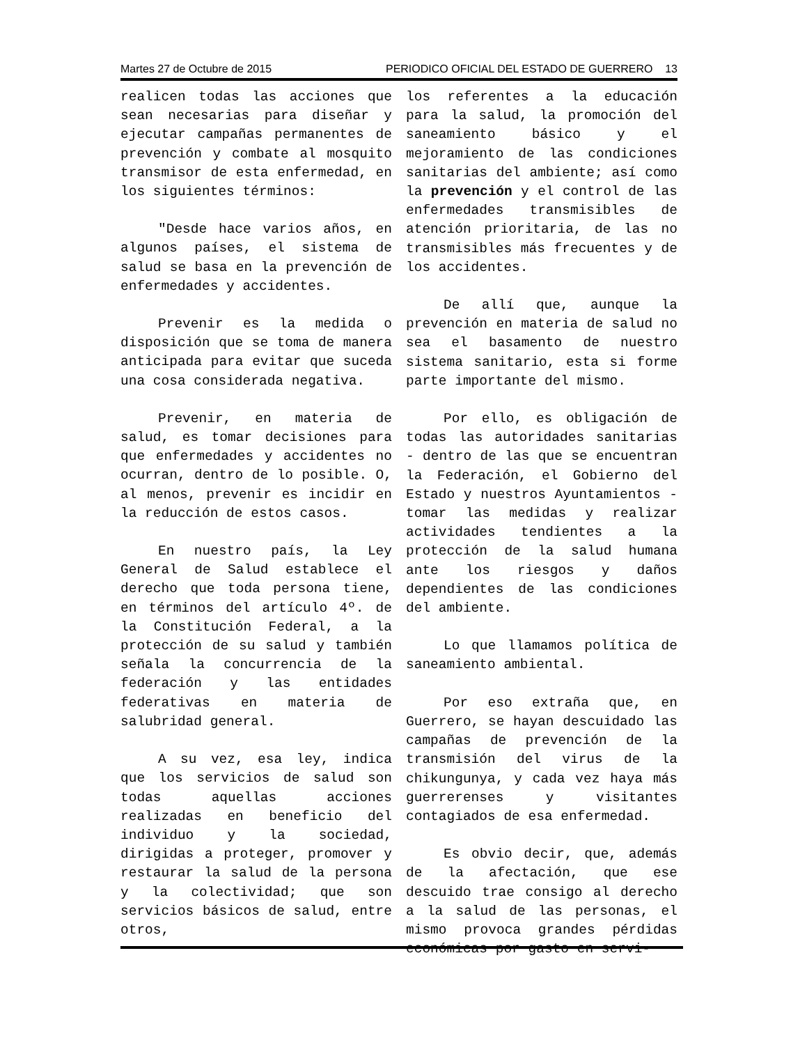Martes 27 de Octubre de 2015 PERIODICO OFICIAL DEL ESTADO DE GUERRERO 13
realicen todas las acciones que sean necesarias para diseñar y ejecutar campañas permanentes de prevención y combate al mosquito transmisor de esta enfermedad, en los siguientes términos:
"Desde hace varios años, en algunos países, el sistema de salud se basa en la prevención de enfermedades y accidentes.
Prevenir es la medida o disposición que se toma de manera anticipada para evitar que suceda una cosa considerada negativa.
Prevenir, en materia de salud, es tomar decisiones para que enfermedades y accidentes no ocurran, dentro de lo posible. O, al menos, prevenir es incidir en la reducción de estos casos.
En nuestro país, la Ley General de Salud establece el derecho que toda persona tiene, en términos del artículo 4º. de la Constitución Federal, a la protección de su salud y también señala la concurrencia de la federación y las entidades federativas en materia de salubridad general.
A su vez, esa ley, indica que los servicios de salud son todas aquellas acciones realizadas en beneficio del individuo y la sociedad, dirigidas a proteger, promover y restaurar la salud de la persona y la colectividad; que son servicios básicos de salud, entre otros,
los referentes a la educación para la salud, la promoción del saneamiento básico y el mejoramiento de las condiciones sanitarias del ambiente; así como la prevención y el control de las enfermedades transmisibles de atención prioritaria, de las no transmisibles más frecuentes y de los accidentes.
De allí que, aunque la prevención en materia de salud no sea el basamento de nuestro sistema sanitario, esta si forme parte importante del mismo.
Por ello, es obligación de todas las autoridades sanitarias - dentro de las que se encuentran la Federación, el Gobierno del Estado y nuestros Ayuntamientos - tomar las medidas y realizar actividades tendientes a la protección de la salud humana ante los riesgos y daños dependientes de las condiciones del ambiente.
Lo que llamamos política de saneamiento ambiental.
Por eso extraña que, en Guerrero, se hayan descuidado las campañas de prevención de la transmisión del virus de la chikungunya, y cada vez haya más guerrerenses y visitantes contagiados de esa enfermedad.
Es obvio decir, que, además de la afectación, que ese descuido trae consigo al derecho a la salud de las personas, el mismo provoca grandes pérdidas económicas por gasto en servi-